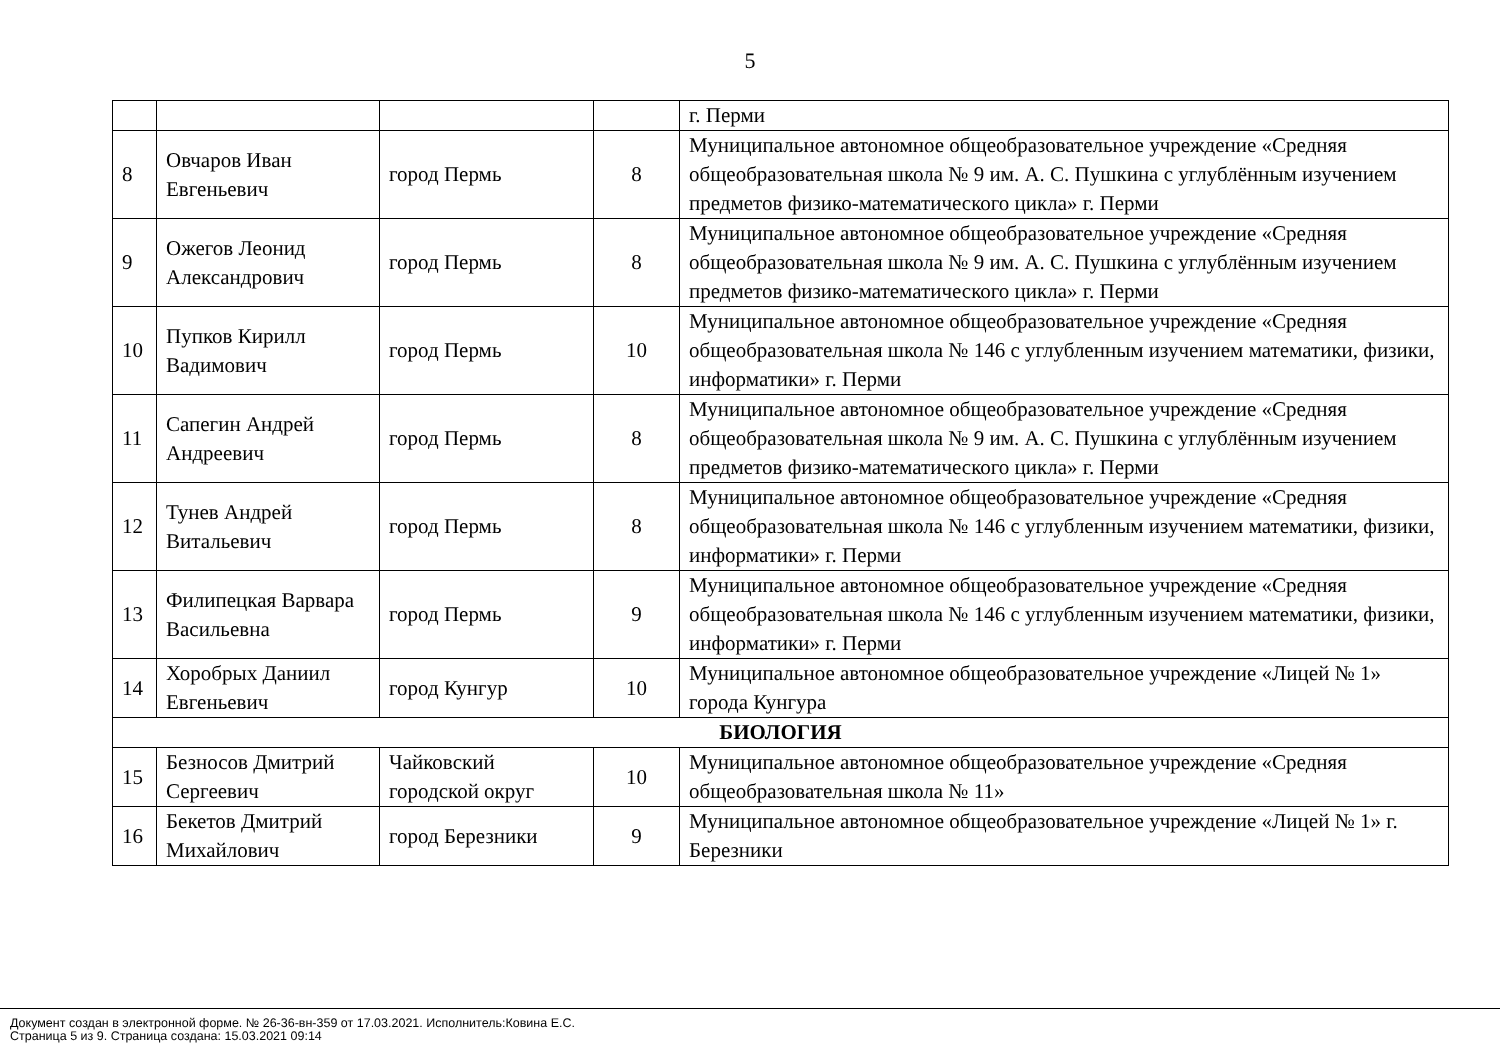5
| | | | | г. Перми |
| 8 | Овчаров Иван Евгеньевич | город Пермь | 8 | Муниципальное автономное общеобразовательное учреждение «Средняя общеобразовательная школа № 9 им. А. С. Пушкина с углублённым изучением предметов физико-математического цикла» г. Перми |
| 9 | Ожегов Леонид Александрович | город Пермь | 8 | Муниципальное автономное общеобразовательное учреждение «Средняя общеобразовательная школа № 9 им. А. С. Пушкина с углублённым изучением предметов физико-математического цикла» г. Перми |
| 10 | Пупков Кирилл Вадимович | город Пермь | 10 | Муниципальное автономное общеобразовательное учреждение «Средняя общеобразовательная школа № 146 с углубленным изучением математики, физики, информатики» г. Перми |
| 11 | Сапегин Андрей Андреевич | город Пермь | 8 | Муниципальное автономное общеобразовательное учреждение «Средняя общеобразовательная школа № 9 им. А. С. Пушкина с углублённым изучением предметов физико-математического цикла» г. Перми |
| 12 | Тунев Андрей Витальевич | город Пермь | 8 | Муниципальное автономное общеобразовательное учреждение «Средняя общеобразовательная школа № 146 с углубленным изучением математики, физики, информатики» г. Перми |
| 13 | Филипецкая Варвара Васильевна | город Пермь | 9 | Муниципальное автономное общеобразовательное учреждение «Средняя общеобразовательная школа № 146 с углубленным изучением математики, физики, информатики» г. Перми |
| 14 | Хоробрых Даниил Евгеньевич | город Кунгур | 10 | Муниципальное автономное общеобразовательное учреждение «Лицей № 1» города Кунгура |
| БИОЛОГИЯ | | | | |
| 15 | Безносов Дмитрий Сергеевич | Чайковский городской округ | 10 | Муниципальное автономное общеобразовательное учреждение «Средняя общеобразовательная школа № 11» |
| 16 | Бекетов Дмитрий Михайлович | город Березники | 9 | Муниципальное автономное общеобразовательное учреждение «Лицей № 1» г. Березники |
Документ создан в электронной форме. № 26-36-вн-359 от 17.03.2021. Исполнитель:Ковина Е.С.
Страница 5 из 9. Страница создана: 15.03.2021 09:14